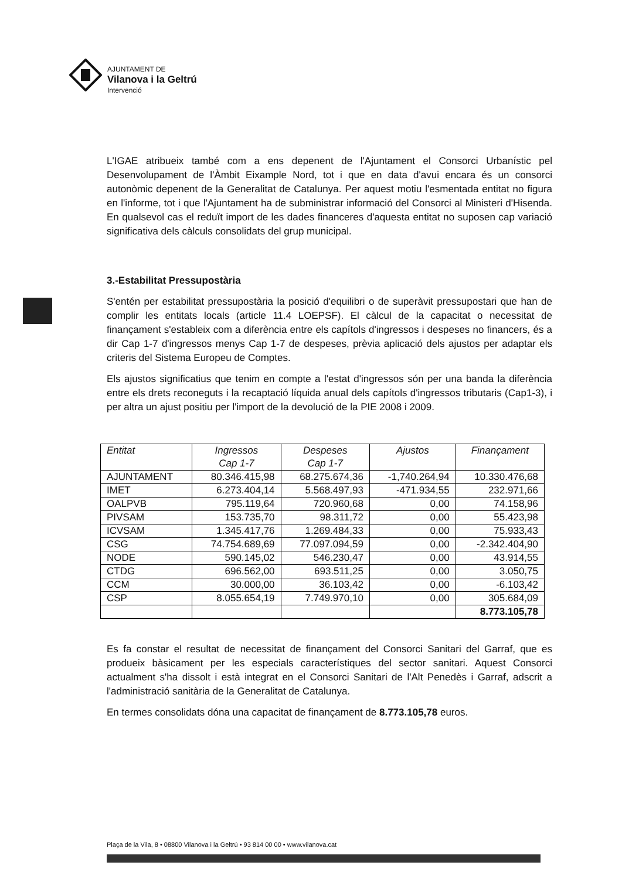AJUNTAMENT DE
Vilanova i la Geltrú
Intervenció
L'IGAE atribueix també com a ens depenent de l'Ajuntament el Consorci Urbanístic pel Desenvolupament de l'Àmbit Eixample Nord, tot i que en data d'avui encara és un consorci autonòmic depenent de la Generalitat de Catalunya. Per aquest motiu l'esmentada entitat no figura en l'informe, tot i que l'Ajuntament ha de subministrar informació del Consorci al Ministeri d'Hisenda. En qualsevol cas el reduït import de les dades financeres d'aquesta entitat no suposen cap variació significativa dels càlculs consolidats del grup municipal.
3.-Estabilitat Pressupostària
S'entén per estabilitat pressupostària la posició d'equilibri o de superàvit pressupostari que han de complir les entitats locals (article 11.4 LOEPSF). El càlcul de la capacitat o necessitat de finançament s'estableix com a diferència entre els capítols d'ingressos i despeses no financers, és a dir Cap 1-7 d'ingressos menys Cap 1-7 de despeses, prèvia aplicació dels ajustos per adaptar els criteris del Sistema Europeu de Comptes.
Els ajustos significatius que tenim en compte a l'estat d'ingressos són per una banda la diferència entre els drets reconeguts i la recaptació líquida anual dels capítols d'ingressos tributaris (Cap1-3), i per altra un ajust positiu per l'import de la devolució de la PIE 2008 i 2009.
| Entitat | Ingressos Cap 1-7 | Despeses Cap 1-7 | Ajustos | Finançament |
| --- | --- | --- | --- | --- |
| AJUNTAMENT | 80.346.415,98 | 68.275.674,36 | -1,740.264,94 | 10.330.476,68 |
| IMET | 6.273.404,14 | 5.568.497,93 | -471.934,55 | 232.971,66 |
| OALPVB | 795.119,64 | 720.960,68 | 0,00 | 74.158,96 |
| PIVSAM | 153.735,70 | 98.311,72 | 0,00 | 55.423,98 |
| ICVSAM | 1.345.417,76 | 1.269.484,33 | 0,00 | 75.933,43 |
| CSG | 74.754.689,69 | 77.097.094,59 | 0,00 | -2.342.404,90 |
| NODE | 590.145,02 | 546.230,47 | 0,00 | 43.914,55 |
| CTDG | 696.562,00 | 693.511,25 | 0,00 | 3.050,75 |
| CCM | 30.000,00 | 36.103,42 | 0,00 | -6.103,42 |
| CSP | 8.055.654,19 | 7.749.970,10 | 0,00 | 305.684,09 |
| | | | | 8.773.105,78 |
Es fa constar el resultat de necessitat de finançament del Consorci Sanitari del Garraf, que es produeix bàsicament per les especials característiques del sector sanitari. Aquest Consorci actualment s'ha dissolt i està integrat en el Consorci Sanitari de l'Alt Penedès i Garraf, adscrit a l'administració sanitària de la Generalitat de Catalunya.
En termes consolidats dóna una capacitat de finançament de 8.773.105,78 euros.
Plaça de la Vila, 8 • 08800 Vilanova i la Geltrú • 93 814 00 00 • www.vilanova.cat